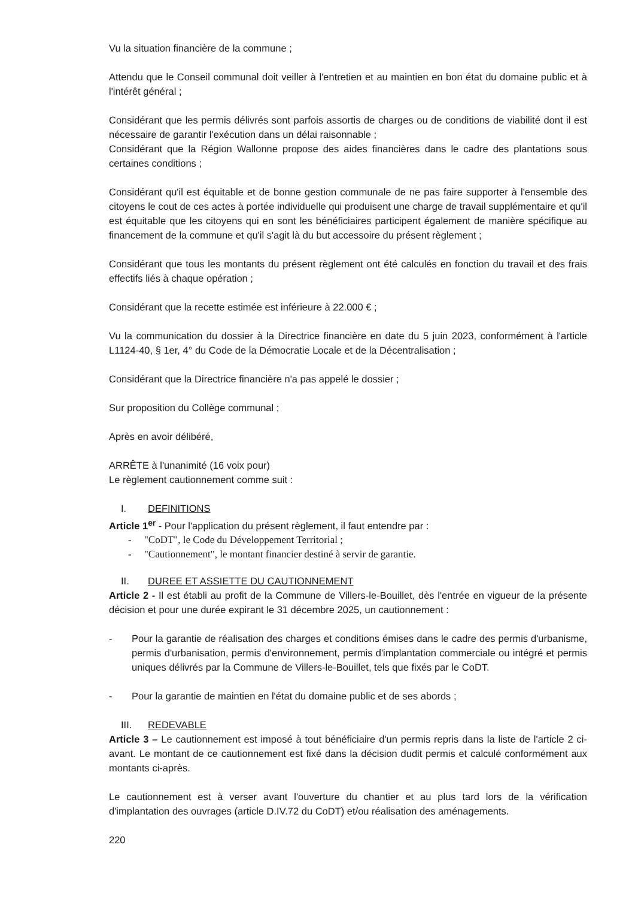Vu la situation financière de la commune ;
Attendu que le Conseil communal doit veiller à l'entretien et au maintien en bon état du domaine public et à l'intérêt général ;
Considérant que les permis délivrés sont parfois assortis de charges ou de conditions de viabilité dont il est nécessaire de garantir l'exécution dans un délai raisonnable ;
Considérant que la Région Wallonne propose des aides financières dans le cadre des plantations sous certaines conditions ;
Considérant qu'il est équitable et de bonne gestion communale de ne pas faire supporter à l'ensemble des citoyens le cout de ces actes à portée individuelle qui produisent une charge de travail supplémentaire et qu'il est équitable que les citoyens qui en sont les bénéficiaires participent également de manière spécifique au financement de la commune et qu'il s'agit là du but accessoire du présent règlement ;
Considérant que tous les montants du présent règlement ont été calculés en fonction du travail et des frais effectifs liés à chaque opération ;
Considérant que la recette estimée est inférieure à 22.000 € ;
Vu la communication du dossier à la Directrice financière en date du 5 juin 2023, conformément à l'article L1124-40, § 1er, 4° du Code de la Démocratie Locale et de la Décentralisation ;
Considérant que la Directrice financière n'a pas appelé le dossier ;
Sur proposition du Collège communal ;
Après en avoir délibéré,
ARRÊTE à l'unanimité (16 voix pour)
Le règlement cautionnement comme suit :
I. DEFINITIONS
Article 1<sup>er</sup> - Pour l'application du présent règlement, il faut entendre par :
- "CoDT", le Code du Développement Territorial ;
- "Cautionnement", le montant financier destiné à servir de garantie.
II. DUREE ET ASSIETTE DU CAUTIONNEMENT
Article 2 - Il est établi au profit de la Commune de Villers-le-Bouillet, dès l'entrée en vigueur de la présente décision et pour une durée expirant le 31 décembre 2025, un cautionnement :
- Pour la garantie de réalisation des charges et conditions émises dans le cadre des permis d'urbanisme, permis d'urbanisation, permis d'environnement, permis d'implantation commerciale ou intégré et permis uniques délivrés par la Commune de Villers-le-Bouillet, tels que fixés par le CoDT.
- Pour la garantie de maintien en l'état du domaine public et de ses abords ;
III. REDEVABLE
Article 3 – Le cautionnement est imposé à tout bénéficiaire d'un permis repris dans la liste de l'article 2 ci-avant. Le montant de ce cautionnement est fixé dans la décision dudit permis et calculé conformément aux montants ci-après.
Le cautionnement est à verser avant l'ouverture du chantier et au plus tard lors de la vérification d'implantation des ouvrages (article D.IV.72 du CoDT) et/ou réalisation des aménagements.
220